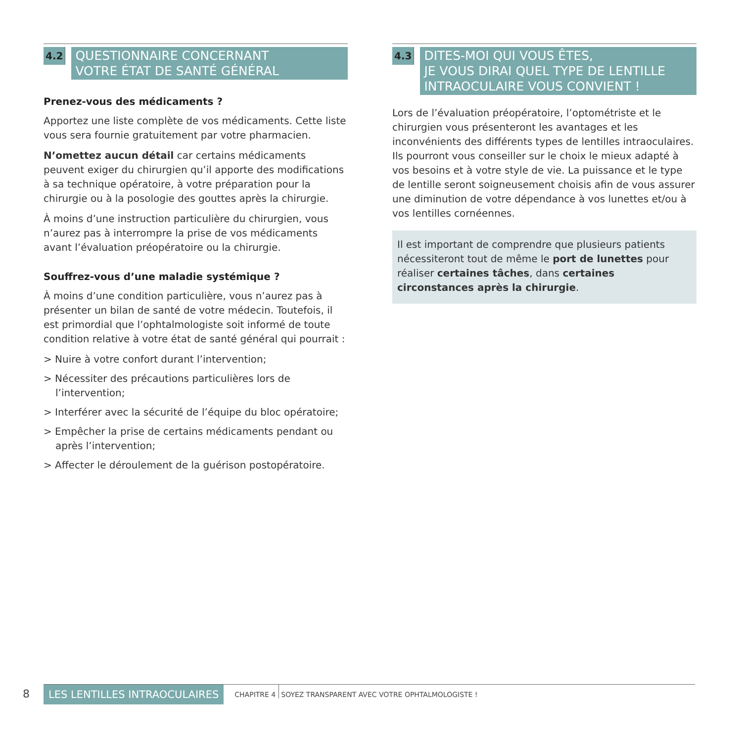4.2
QUESTIONNAIRE CONCERNANT
VOTRE ÉTAT DE SANTÉ GÉNÉRAL
Prenez-vous des médicaments ?
Apportez une liste complète de vos médicaments. Cette liste vous sera fournie gratuitement par votre pharmacien.
N’omettez aucun détail car certains médicaments peuvent exiger du chirurgien qu’il apporte des modifications à sa technique opératoire, à votre préparation pour la chirurgie ou à la posologie des gouttes après la chirurgie.
À moins d’une instruction particulière du chirurgien, vous n’aurez pas à interrompre la prise de vos médicaments avant l’évaluation préopératoire ou la chirurgie.
Souffrez-vous d’une maladie systémique ?
À moins d’une condition particulière, vous n’aurez pas à présenter un bilan de santé de votre médecin. Toutefois, il est primordial que l’ophtalmologiste soit informé de toute condition relative à votre état de santé général qui pourrait :
> Nuire à votre confort durant l’intervention;
> Nécessiter des précautions particulières lors de l’intervention;
> Interférer avec la sécurité de l’équipe du bloc opératoire;
> Empêcher la prise de certains médicaments pendant ou après l’intervention;
> Affecter le déroulement de la guérison postopératoire.
4.3
DITES-MOI QUI VOUS ÊTES,
JE VOUS DIRAI QUEL TYPE DE LENTILLE INTRAOCULAIRE VOUS CONVIENT !
Lors de l’évaluation préopératoire, l’optométriste et le chirurgien vous présenteront les avantages et les inconvénients des différents types de lentilles intraoculaires. Ils pourront vous conseiller sur le choix le mieux adapté à vos besoins et à votre style de vie. La puissance et le type de lentille seront soigneusement choisis afin de vous assurer une diminution de votre dépendance à vos lunettes et/ou à vos lentilles cornéennes.
Il est important de comprendre que plusieurs patients nécessiteront tout de même le port de lunettes pour réaliser certaines tâches, dans certaines circonstances après la chirurgie.
8 LES LENTILLES INTRAOCULAIRES CHAPITRE 4 SOYEZ TRANSPARENT AVEC VOTRE OPHTALMOLOGISTE !